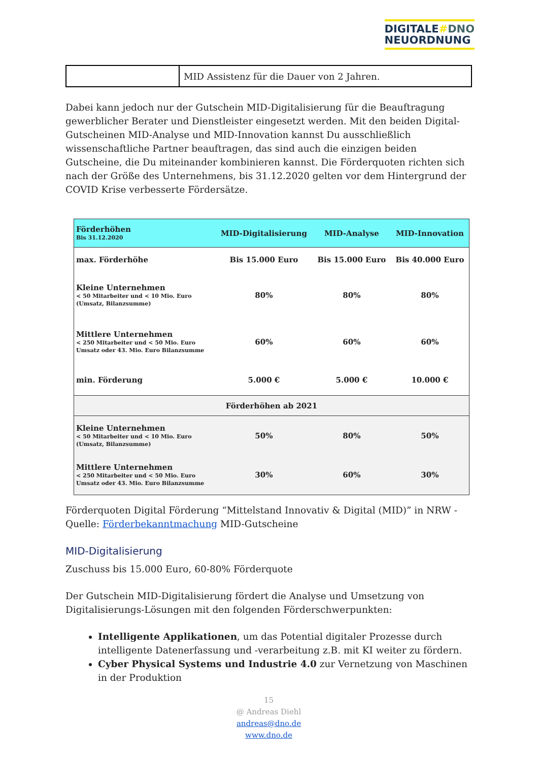DIGITALE#DNO
NEUORDNUNG
| | MID Assistenz für die Dauer von 2 Jahren. |
Dabei kann jedoch nur der Gutschein MID-Digitalisierung für die Beauftragung gewerblicher Berater und Dienstleister eingesetzt werden. Mit den beiden Digital-Gutscheinen MID-Analyse und MID-Innovation kannst Du ausschließlich wissenschaftliche Partner beauftragen, das sind auch die einzigen beiden Gutscheine, die Du miteinander kombinieren kannst. Die Förderquoten richten sich nach der Größe des Unternehmens, bis 31.12.2020 gelten vor dem Hintergrund der COVID Krise verbesserte Fördersätze.
| Förderhöhen Bis 31.12.2020 | MID-Digitalisierung | MID-Analyse | MID-Innovation |
| --- | --- | --- | --- |
| max. Förderhöhe | Bis 15.000 Euro | Bis 15.000 Euro | Bis 40.000 Euro |
| Kleine Unternehmen < 50 Mitarbeiter und < 10 Mio. Euro (Umsatz, Bilanzsumme) | 80% | 80% | 80% |
| Mittlere Unternehmen < 250 Mitarbeiter und < 50 Mio. Euro Umsatz oder 43. Mio. Euro Bilanzsumme | 60% | 60% | 60% |
| min. Förderung | 5.000 € | 5.000 € | 10.000 € |
| Förderhöhen ab 2021 | | | |
| Kleine Unternehmen < 50 Mitarbeiter und < 10 Mio. Euro (Umsatz, Bilanzsumme) | 50% | 80% | 50% |
| Mittlere Unternehmen < 250 Mitarbeiter und < 50 Mio. Euro Umsatz oder 43. Mio. Euro Bilanzsumme | 30% | 60% | 30% |
Förderquoten Digital Förderung “Mittelstand Innovativ & Digital (MID)” in NRW - Quelle: Förderbekanntmachung MID-Gutscheine
MID-Digitalisierung
Zuschuss bis 15.000 Euro, 60-80% Förderquote
Der Gutschein MID-Digitalisierung fördert die Analyse und Umsetzung von Digitalisierungs-Lösungen mit den folgenden Förderschwerpunkten:
Intelligente Applikationen, um das Potential digitaler Prozesse durch intelligente Datenerfassung und -verarbeitung z.B. mit KI weiter zu fördern.
Cyber Physical Systems und Industrie 4.0 zur Vernetzung von Maschinen in der Produktion
15
@ Andreas Diehl
andreas@dno.de
www.dno.de